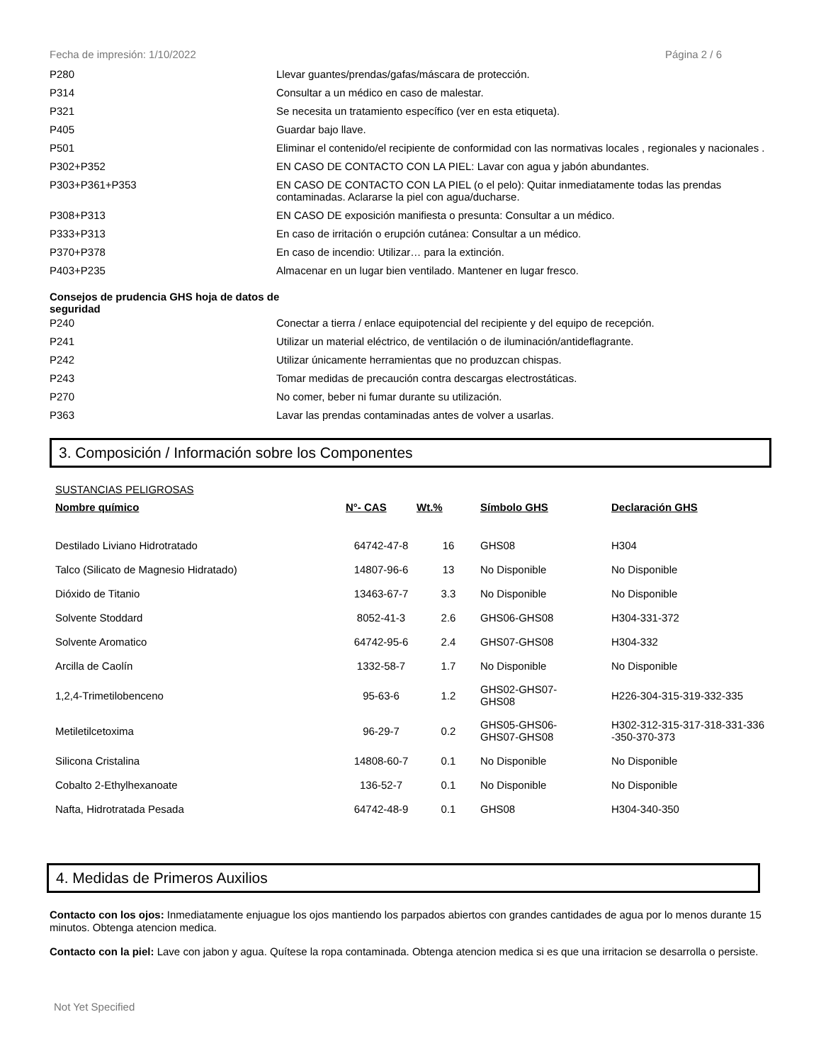Fecha de impresión: 1/10/2022 Página 2 / 6
| P280 | Llevar guantes/prendas/gafas/máscara de protección. |
| P314 | Consultar a un médico en caso de malestar. |
| P321 | Se necesita un tratamiento específico (ver en esta etiqueta). |
| P405 | Guardar bajo llave. |
| P501 | Eliminar el contenido/el recipiente de conformidad con las normativas locales , regionales y nacionales . |
| P302+P352 | EN CASO DE CONTACTO CON LA PIEL: Lavar con agua y jabón abundantes. |
| P303+P361+P353 | EN CASO DE CONTACTO CON LA PIEL (o el pelo): Quitar inmediatamente todas las prendas contaminadas. Aclararse la piel con agua/ducharse. |
| P308+P313 | EN CASO DE exposición manifiesta o presunta: Consultar a un médico. |
| P333+P313 | En caso de irritación o erupción cutánea: Consultar a un médico. |
| P370+P378 | En caso de incendio: Utilizar… para la extinción. |
| P403+P235 | Almacenar en un lugar bien ventilado. Mantener en lugar fresco. |
Consejos de prudencia GHS hoja de datos de seguridad
| P240 | Conectar a tierra / enlace equipotencial del recipiente y del equipo de recepción. |
| P241 | Utilizar un material eléctrico, de ventilación o de iluminación/antideflagrante. |
| P242 | Utilizar únicamente herramientas que no produzcan chispas. |
| P243 | Tomar medidas de precaución contra descargas electrostáticas. |
| P270 | No comer, beber ni fumar durante su utilización. |
| P363 | Lavar las prendas contaminadas antes de volver a usarlas. |
3. Composición / Información sobre los Componentes
SUSTANCIAS PELIGROSAS
| Nombre químico | N°- CAS | Wt.% | Símbolo GHS | Declaración GHS |
| --- | --- | --- | --- | --- |
| Destilado Liviano Hidrotratado | 64742-47-8 | 16 | GHS08 | H304 |
| Talco (Silicato de Magnesio Hidratado) | 14807-96-6 | 13 | No Disponible | No Disponible |
| Dióxido de Titanio | 13463-67-7 | 3.3 | No Disponible | No Disponible |
| Solvente Stoddard | 8052-41-3 | 2.6 | GHS06-GHS08 | H304-331-372 |
| Solvente Aromatico | 64742-95-6 | 2.4 | GHS07-GHS08 | H304-332 |
| Arcilla de Caolín | 1332-58-7 | 1.7 | No Disponible | No Disponible |
| 1,2,4-Trimetilobenceno | 95-63-6 | 1.2 | GHS02-GHS07- GHS08 | H226-304-315-319-332-335 |
| Metiletilcetoxima | 96-29-7 | 0.2 | GHS05-GHS06- GHS07-GHS08 | H302-312-315-317-318-331-336 -350-370-373 |
| Silicona Cristalina | 14808-60-7 | 0.1 | No Disponible | No Disponible |
| Cobalto 2-Ethylhexanoate | 136-52-7 | 0.1 | No Disponible | No Disponible |
| Nafta, Hidrotratada Pesada | 64742-48-9 | 0.1 | GHS08 | H304-340-350 |
4. Medidas de Primeros Auxilios
Contacto con los ojos: Inmediatamente enjuague los ojos mantiendo los parpados abiertos con grandes cantidades de agua por lo menos durante 15 minutos. Obtenga atencion medica.
Contacto con la piel: Lave con jabon y agua. Quítese la ropa contaminada. Obtenga atencion medica si es que una irritacion se desarrolla o persiste.
Not Yet Specified